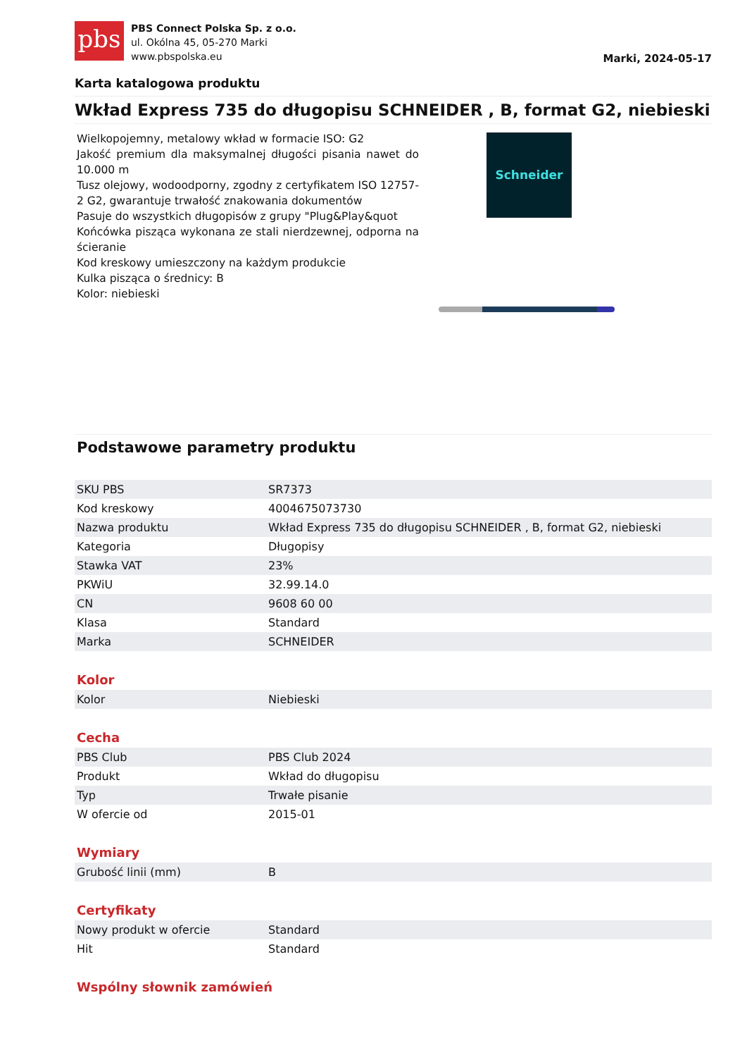pbs
PBS Connect Polska Sp. z o.o.
ul. Okólna 45, 05-270 Marki
www.pbspolska.eu
Marki, 2024-05-17
Karta katalogowa produktu
Wkład Express 735 do długopisu SCHNEIDER , B, format G2, niebieski
Wielkopojemny, metalowy wkład w formacie ISO: G2
Jakość premium dla maksymalnej długości pisania nawet do 10.000 m
Tusz olejowy, wodoodporny, zgodny z certyfikatem ISO 12757-2 G2, gwarantuje trwałość znakowania dokumentów
Pasuje do wszystkich długopisów z grupy "Plug&Play&quot
Końcówka pisząca wykonana ze stali nierdzewnej, odporna na ścieranie
Kod kreskowy umieszczony na każdym produkcie
Kulka pisząca o średnicy: B
Kolor: niebieski
Schneider
Podstawowe parametry produktu
| SKU PBS | SR7373 |
| Kod kreskowy | 4004675073730 |
| Nazwa produktu | Wkład Express 735 do długopisu SCHNEIDER , B, format G2, niebieski |
| Kategoria | Długopisy |
| Stawka VAT | 23% |
| PKWiU | 32.99.14.0 |
| CN | 9608 60 00 |
| Klasa | Standard |
| Marka | SCHNEIDER |
Kolor
| Kolor | Niebieski |
Cecha
| PBS Club | PBS Club 2024 |
| Produkt | Wkład do długopisu |
| Typ | Trwałe pisanie |
| W ofercie od | 2015-01 |
Wymiary
| Grubość linii (mm) | B |
Certyfikaty
| Nowy produkt w ofercie | Standard |
| Hit | Standard |
Wspólny słownik zamówień